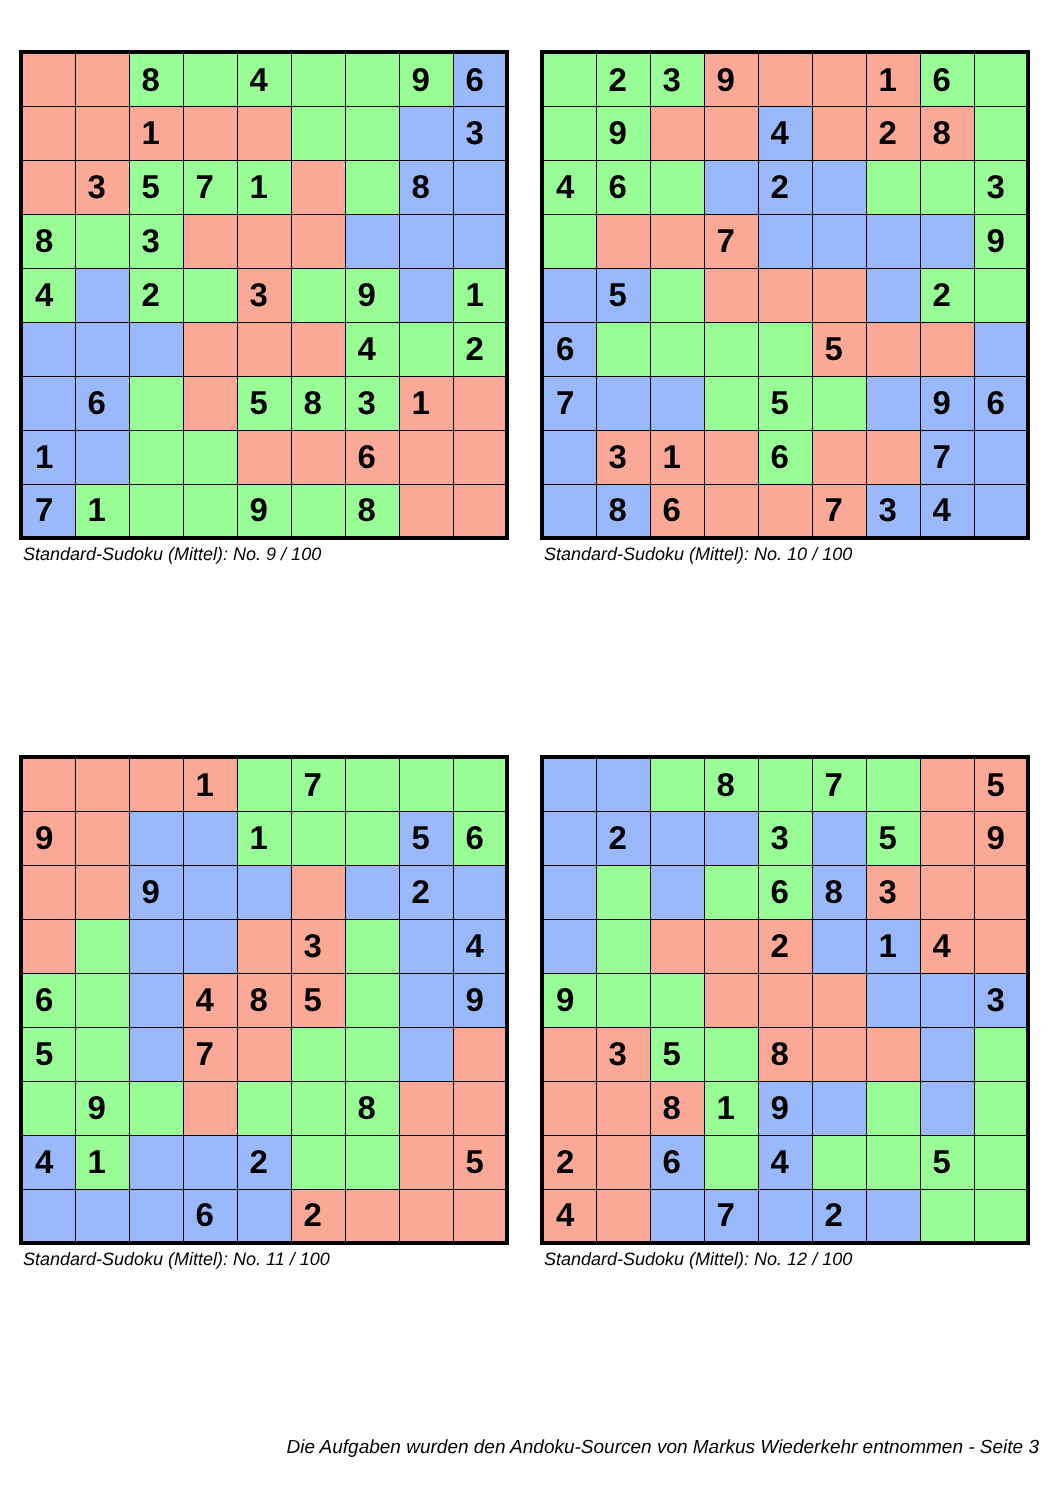| | | 8 | | 4 | | | 9 | 6 |
| | | 1 | | | | | | 3 |
| | 3 | 5 | 7 | 1 | | | 8 | |
| 8 | | 3 | | | | | | |
| 4 | | 2 | | 3 | | 9 | | 1 |
| | | | | | | 4 | | 2 |
| | 6 | | | 5 | 8 | 3 | 1 | |
| 1 | | | | | | 6 | | |
| 7 | 1 | | | 9 | | 8 | | |
Standard-Sudoku (Mittel): No. 9 / 100
| | 2 | 3 | 9 | | | 1 | 6 | |
| | 9 | | | 4 | | 2 | 8 | |
| 4 | 6 | | | 2 | | | | 3 |
| | | | 7 | | | | | 9 |
| | 5 | | | | | | 2 | |
| 6 | | | | | 5 | | | |
| 7 | | | | 5 | | | 9 | 6 |
| | 3 | 1 | | 6 | | | 7 | |
| | 8 | 6 | | | 7 | 3 | 4 | |
Standard-Sudoku (Mittel): No. 10 / 100
| | | | 1 | | 7 | | | |
| 9 | | | | 1 | | | 5 | 6 |
| | | 9 | | | | | 2 | |
| | | | | | 3 | | | 4 |
| 6 | | | 4 | 8 | 5 | | | 9 |
| 5 | | | 7 | | | | | |
| | 9 | | | | | 8 | | |
| 4 | 1 | | | 2 | | | | 5 |
| | | | 6 | | 2 | | | |
Standard-Sudoku (Mittel): No. 11 / 100
| | | | 8 | | 7 | | | 5 |
| | 2 | | | 3 | | 5 | | 9 |
| | | | | 6 | 8 | 3 | | |
| | | | | 2 | | 1 | 4 | |
| 9 | | | | | | | | 3 |
| | 3 | 5 | | 8 | | | | |
| | | 8 | 1 | 9 | | | | |
| 2 | | 6 | | 4 | | | 5 | |
| 4 | | | 7 | | 2 | | | |
Standard-Sudoku (Mittel): No. 12 / 100
Die Aufgaben wurden den Andoku-Sourcen von Markus Wiederkehr entnommen - Seite 3